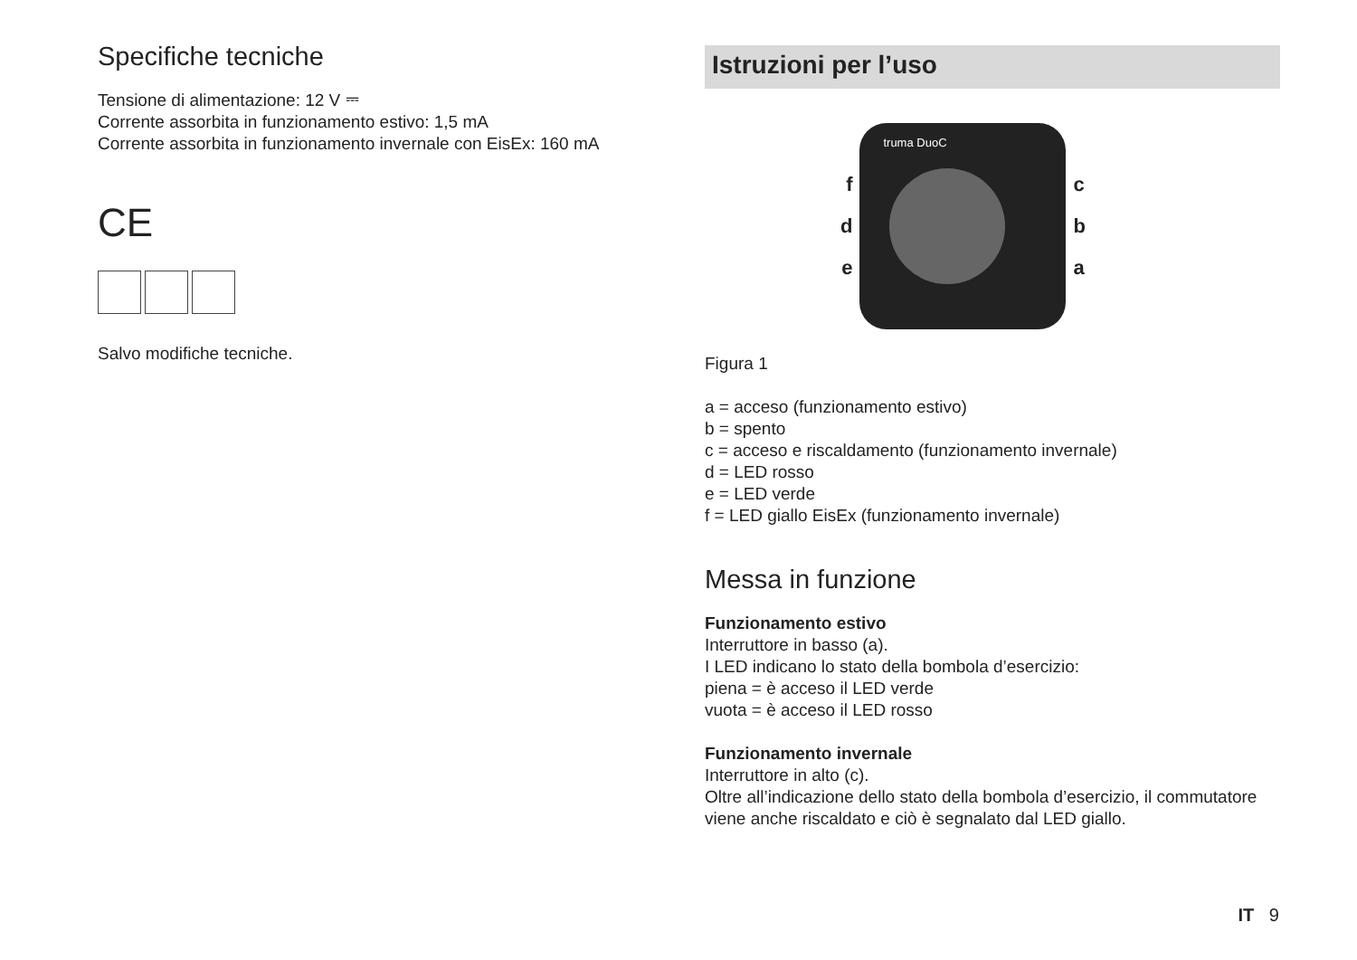Specifiche tecniche
Tensione di alimentazione: 12 V ⎓
Corrente assorbita in funzionamento estivo: 1,5 mA
Corrente assorbita in funzionamento invernale con EisEx: 160 mA
CE
Salvo modifiche tecniche.
Istruzioni per l’uso
f
d
e
truma DuoC
c
b
a
Figura 1
a = acceso (funzionamento estivo)
b = spento
c = acceso e riscaldamento (funzionamento invernale)
d = LED rosso
e = LED verde
f = LED giallo EisEx (funzionamento invernale)
Messa in funzione
Funzionamento estivo
Interruttore in basso (a).
I LED indicano lo stato della bombola d’esercizio:
piena = è acceso il LED verde
vuota = è acceso il LED rosso
Funzionamento invernale
Interruttore in alto (c).
Oltre all’indicazione dello stato della bombola d’esercizio, il commutatore viene anche riscaldato e ciò è segnalato dal LED giallo.
IT 9